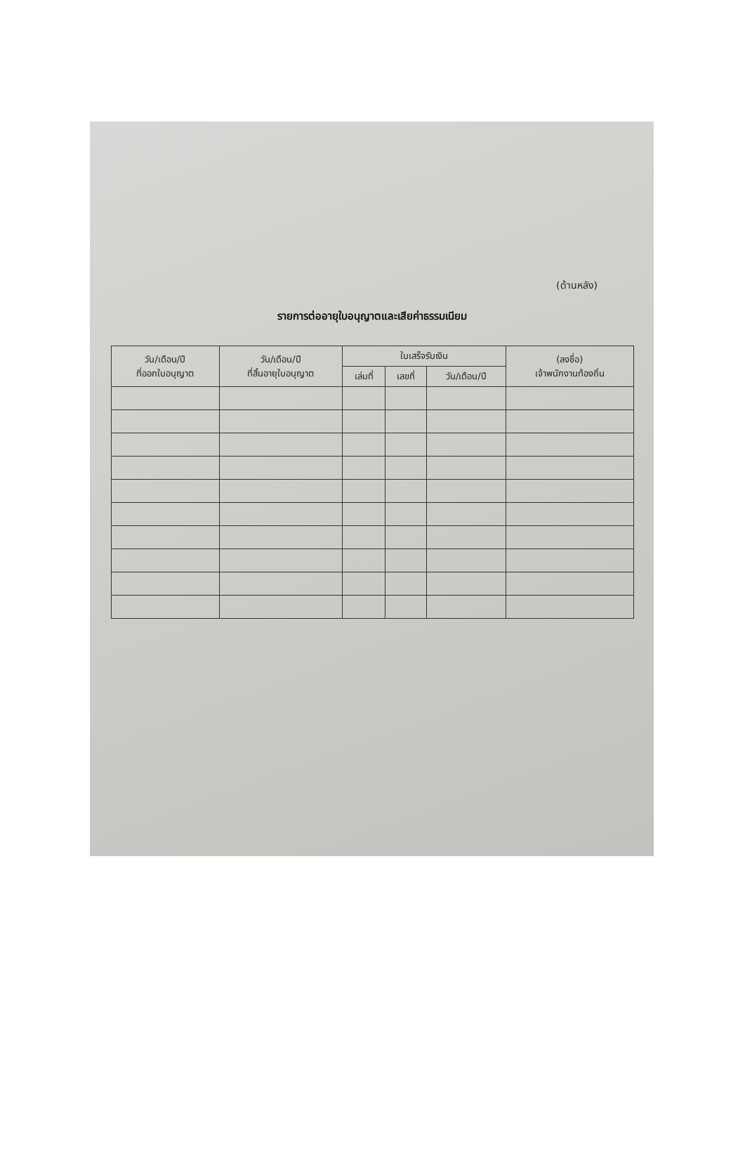(ด้านหลัง)
รายการต่ออายุใบอนุญาตและเสียค่าธรรมเนียม
| วัน/เดือน/ปี ที่ออกใบอนุญาต | วัน/เดือน/ปี ที่สิ้นอายุใบอนุญาต | ใบเสร็จรับเงิน | | | (ลงชื่อ) เจ้าพนักงานท้องถิ่น |
| --- | --- | --- | --- | --- | --- |
| | | เล่มที่ | เลขที่ | วัน/เดือน/ปี | |